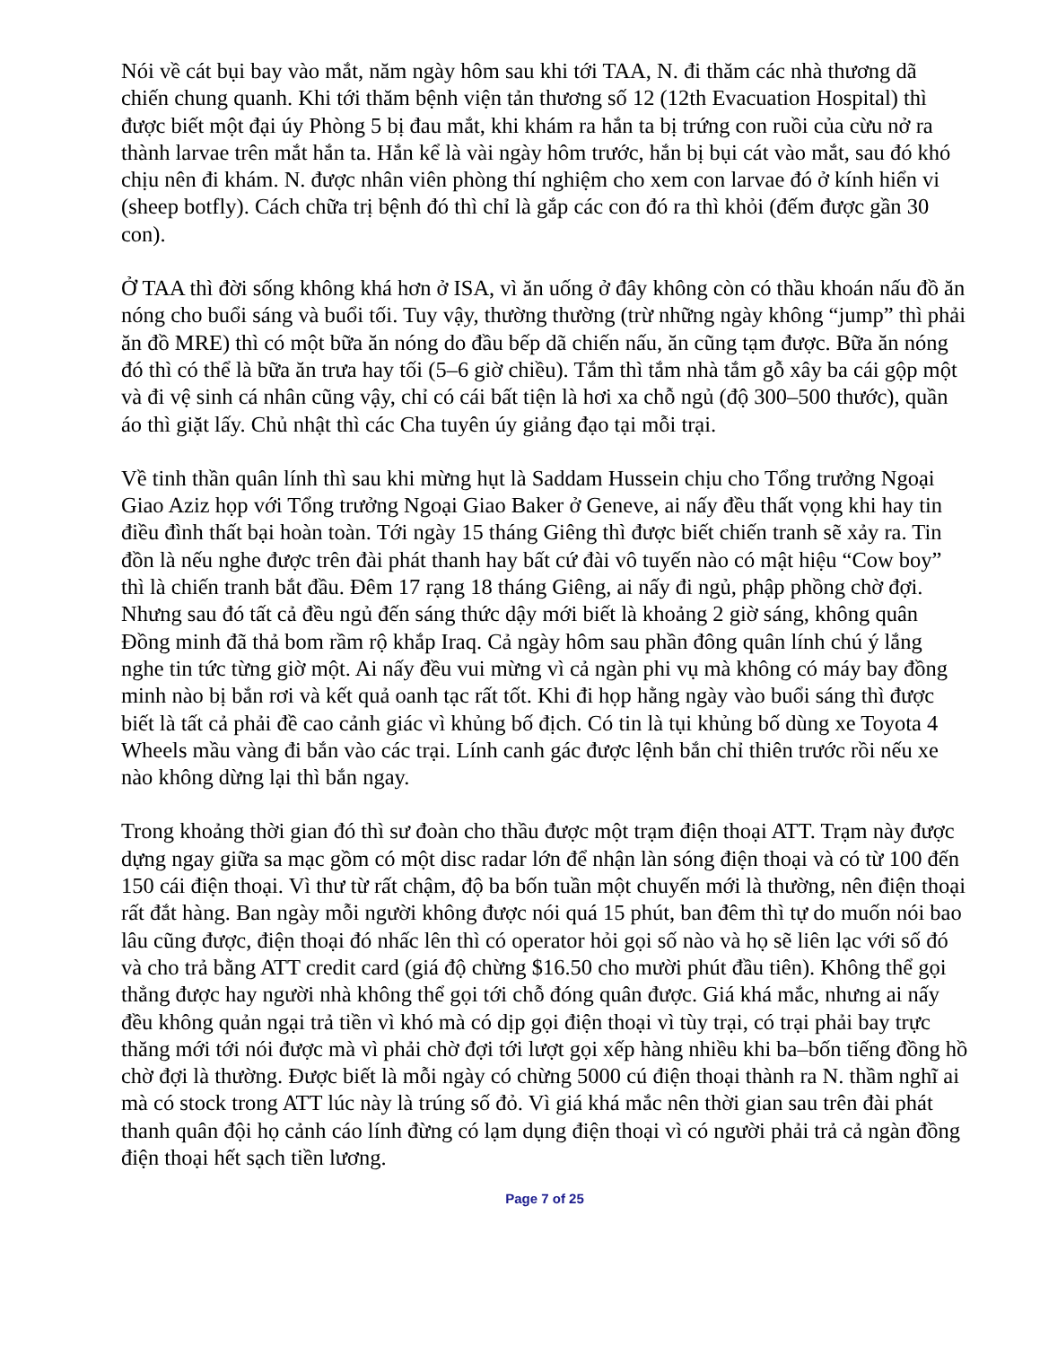Nói về cát bụi bay vào mắt, năm ngày hôm sau khi tới TAA, N. đi thăm các nhà thương dã chiến chung quanh. Khi tới thăm bệnh viện tản thương số 12 (12th Evacuation Hospital) thì được biết một đại úy Phòng 5 bị đau mắt, khi khám ra hắn ta bị trứng con ruồi của cừu nở ra thành larvae trên mắt hắn ta. Hắn kể là vài ngày hôm trước, hắn bị bụi cát vào mắt, sau đó khó chịu nên đi khám. N. được nhân viên phòng thí nghiệm cho xem con larvae đó ở kính hiển vi (sheep botfly). Cách chữa trị bệnh đó thì chỉ là gắp các con đó ra thì khỏi (đếm được gần 30 con).
Ở TAA thì đời sống không khá hơn ở ISA, vì ăn uống ở đây không còn có thầu khoán nấu đồ ăn nóng cho buổi sáng và buổi tối. Tuy vậy, thường thường (trừ những ngày không “jump” thì phải ăn đồ MRE) thì có một bữa ăn nóng do đầu bếp dã chiến nấu, ăn cũng tạm được. Bữa ăn nóng đó thì có thể là bữa ăn trưa hay tối (5–6 giờ chiều). Tắm thì tắm nhà tắm gỗ xây ba cái gộp một và đi vệ sinh cá nhân cũng vậy, chỉ có cái bất tiện là hơi xa chỗ ngủ (độ 300–500 thước), quần áo thì giặt lấy. Chủ nhật thì các Cha tuyên úy giảng đạo tại mỗi trại.
Về tinh thần quân lính thì sau khi mừng hụt là Saddam Hussein chịu cho Tổng trưởng Ngoại Giao Aziz họp với Tổng trưởng Ngoại Giao Baker ở Geneve, ai nấy đều thất vọng khi hay tin điều đình thất bại hoàn toàn. Tới ngày 15 tháng Giêng thì được biết chiến tranh sẽ xảy ra. Tin đồn là nếu nghe được trên đài phát thanh hay bất cứ đài vô tuyến nào có mật hiệu “Cow boy” thì là chiến tranh bắt đầu. Đêm 17 rạng 18 tháng Giêng, ai nấy đi ngủ, phập phồng chờ đợi. Nhưng sau đó tất cả đều ngủ đến sáng thức dậy mới biết là khoảng 2 giờ sáng, không quân Đồng minh đã thả bom rầm rộ khắp Iraq. Cả ngày hôm sau phần đông quân lính chú ý lắng nghe tin tức từng giờ một. Ai nấy đều vui mừng vì cả ngàn phi vụ mà không có máy bay đồng minh nào bị bắn rơi và kết quả oanh tạc rất tốt. Khi đi họp hằng ngày vào buổi sáng thì được biết là tất cả phải đề cao cảnh giác vì khủng bố địch. Có tin là tụi khủng bố dùng xe Toyota 4 Wheels mầu vàng đi bắn vào các trại. Lính canh gác được lệnh bắn chỉ thiên trước rồi nếu xe nào không dừng lại thì bắn ngay.
Trong khoảng thời gian đó thì sư đoàn cho thầu được một trạm điện thoại ATT. Trạm này được dựng ngay giữa sa mạc gồm có một disc radar lớn để nhận làn sóng điện thoại và có từ 100 đến 150 cái điện thoại. Vì thư từ rất chậm, độ ba bốn tuần một chuyến mới là thường, nên điện thoại rất đắt hàng. Ban ngày mỗi người không được nói quá 15 phút, ban đêm thì tự do muốn nói bao lâu cũng được, điện thoại đó nhấc lên thì có operator hỏi gọi số nào và họ sẽ liên lạc với số đó và cho trả bằng ATT credit card (giá độ chừng $16.50 cho mười phút đầu tiên). Không thể gọi thẳng được hay người nhà không thể gọi tới chỗ đóng quân được. Giá khá mắc, nhưng ai nấy đều không quản ngại trả tiền vì khó mà có dịp gọi điện thoại vì tùy trại, có trại phải bay trực thăng mới tới nói được mà vì phải chờ đợi tới lượt gọi xếp hàng nhiều khi ba–bốn tiếng đồng hồ chờ đợi là thường. Được biết là mỗi ngày có chừng 5000 cú điện thoại thành ra N. thầm nghĩ ai mà có stock trong ATT lúc này là trúng số đỏ. Vì giá khá mắc nên thời gian sau trên đài phát thanh quân đội họ cảnh cáo lính đừng có lạm dụng điện thoại vì có người phải trả cả ngàn đồng điện thoại hết sạch tiền lương.
Page 7 of 25